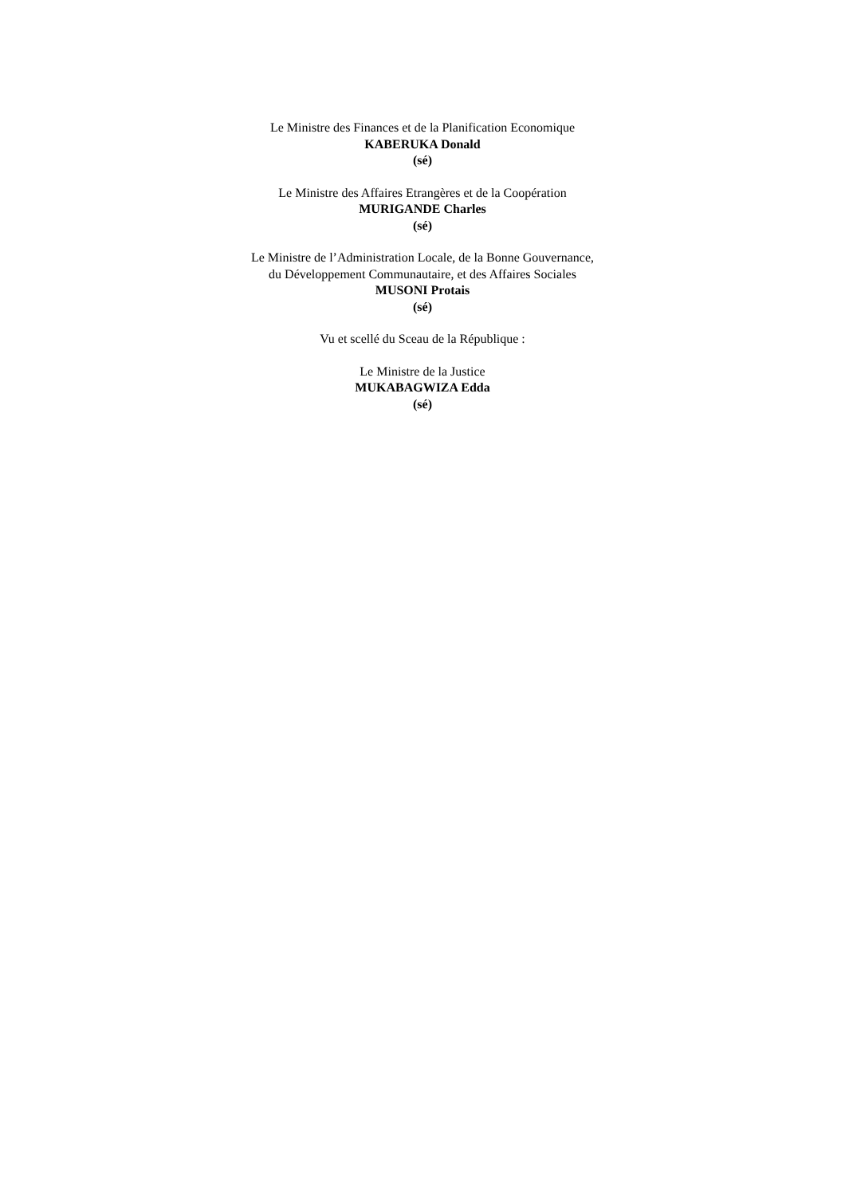Le Ministre des Finances et de la Planification Economique
KABERUKA Donald
(sé)
Le Ministre des Affaires Etrangères et de la Coopération
MURIGANDE Charles
(sé)
Le Ministre de l’Administration Locale, de la Bonne Gouvernance,
du Développement Communautaire, et des Affaires Sociales
MUSONI Protais
(sé)
Vu et scellé du Sceau de la République :
Le Ministre de la Justice
MUKABAGWIZA Edda
(sé)